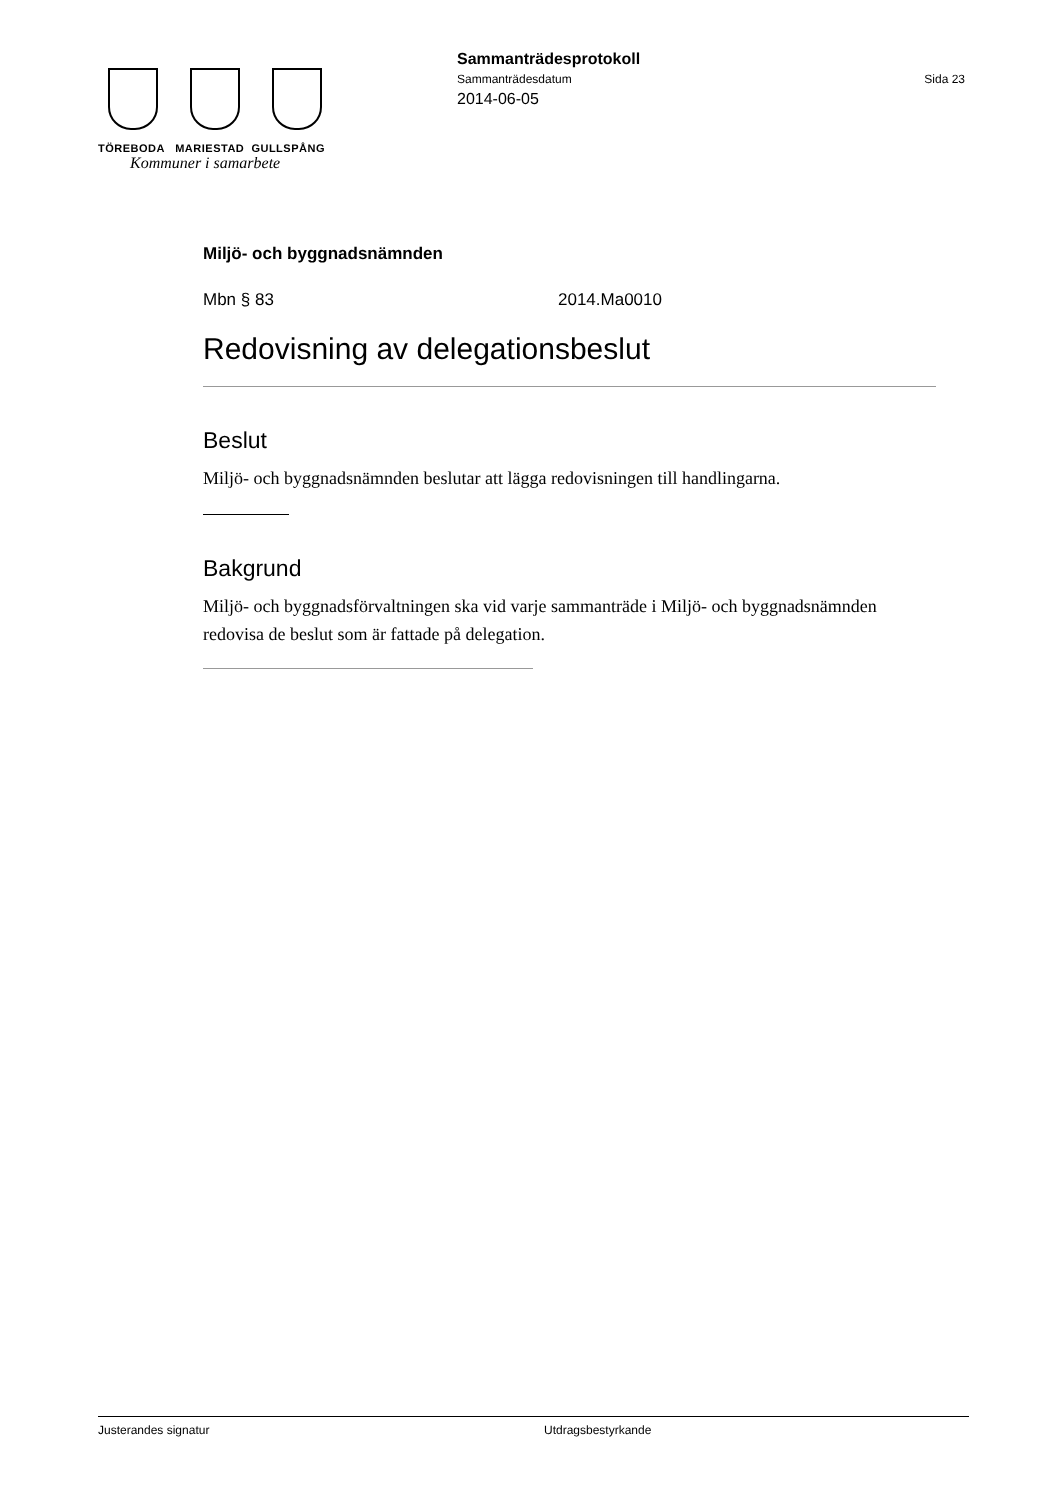TÖREBODA MARIESTAD GULLSPÅNG
Kommuner i samarbete
Sammanträdesprotokoll
Sammanträdesdatum Sida 23
2014-06-05
Miljö- och byggnadsnämnden
Mbn § 83 2014.Ma0010
Redovisning av delegationsbeslut
Beslut
Miljö- och byggnadsnämnden beslutar att lägga redovisningen till handlingarna.
Bakgrund
Miljö- och byggnadsförvaltningen ska vid varje sammanträde i Miljö- och byggnadsnämnden redovisa de beslut som är fattade på delegation.
Justerandes signatur Utdragsbestyrkande